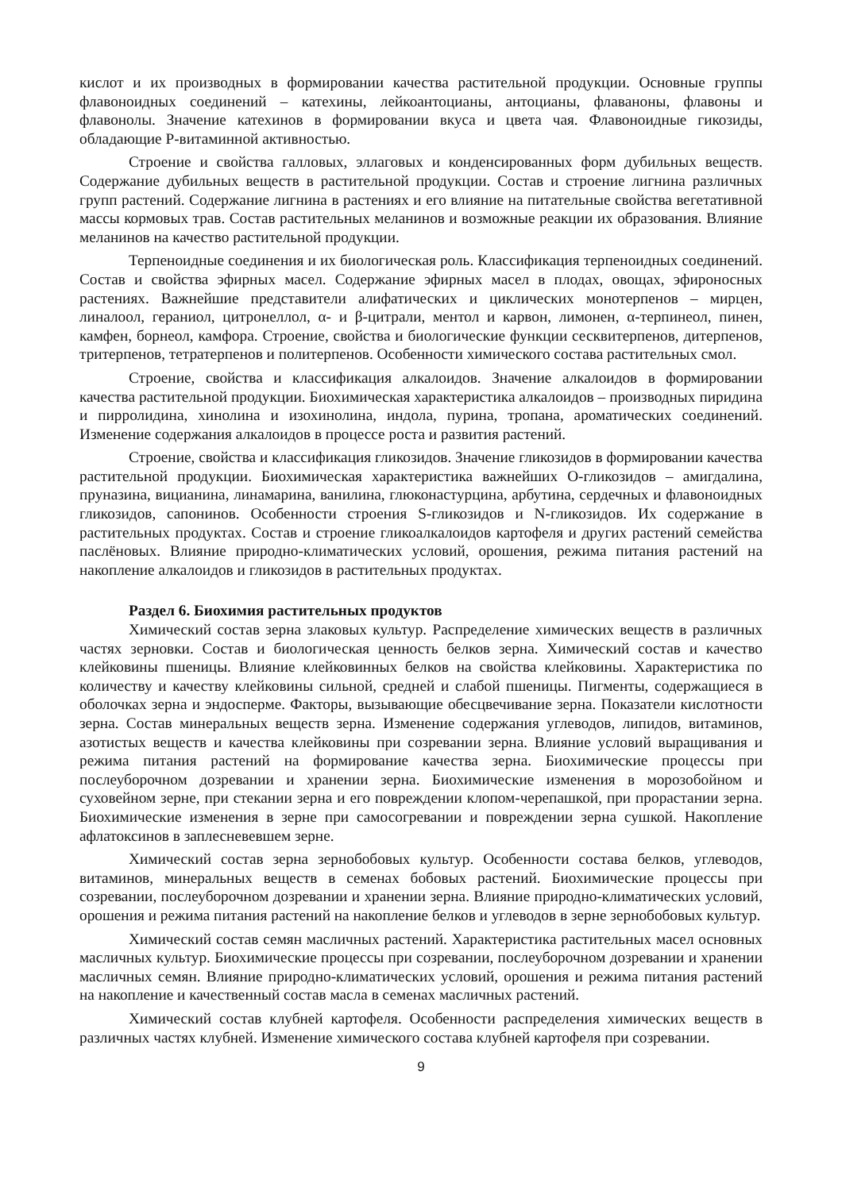кислот и их производных в формировании качества растительной продукции. Основные группы флавоноидных соединений – катехины, лейкоантоцианы, антоцианы, флаваноны, флавоны и флавонолы. Значение катехинов в формировании вкуса и цвета чая. Флавоноидные гикозиды, обладающие Р-витаминной активностью.
Строение и свойства галловых, эллаговых и конденсированных форм дубильных веществ. Содержание дубильных веществ в растительной продукции. Состав и строение лигнина различных групп растений. Содержание лигнина в растениях и его влияние на питательные свойства вегетативной массы кормовых трав. Состав растительных меланинов и возможные реакции их образования. Влияние меланинов на качество растительной продукции.
Терпеноидные соединения и их биологическая роль. Классификация терпеноидных соединений. Состав и свойства эфирных масел. Содержание эфирных масел в плодах, овощах, эфироносных растениях. Важнейшие представители алифатических и циклических монотерпенов – мирцен, линалоол, гераниол, цитронеллол, α- и β-цитрали, ментол и карвон, лимонен, α-терпинеол, пинен, камфен, борнеол, камфора. Строение, свойства и биологические функции сесквитерпенов, дитерпенов, тритерпенов, тетратерпенов и политерпенов. Особенности химического состава растительных смол.
Строение, свойства и классификация алкалоидов. Значение алкалоидов в формировании качества растительной продукции. Биохимическая характеристика алкалоидов – производных пиридина и пирролидина, хинолина и изохинолина, индола, пурина, тропана, ароматических соединений. Изменение содержания алкалоидов в процессе роста и развития растений.
Строение, свойства и классификация гликозидов. Значение гликозидов в формировании качества растительной продукции. Биохимическая характеристика важнейших О-гликозидов – амигдалина, пруназина, вицианина, линамарина, ванилина, глюконастурцина, арбутина, сердечных и флавоноидных гликозидов, сапонинов. Особенности строения S-гликозидов и N-гликозидов. Их содержание в растительных продуктах. Состав и строение гликоалкалоидов картофеля и других растений семейства паслёновых. Влияние природно-климатических условий, орошения, режима питания растений на накопление алкалоидов и гликозидов в растительных продуктах.
Раздел 6. Биохимия растительных продуктов
Химический состав зерна злаковых культур. Распределение химических веществ в различных частях зерновки. Состав и биологическая ценность белков зерна. Химический состав и качество клейковины пшеницы. Влияние клейковинных белков на свойства клейковины. Характеристика по количеству и качеству клейковины сильной, средней и слабой пшеницы. Пигменты, содержащиеся в оболочках зерна и эндосперме. Факторы, вызывающие обесцвечивание зерна. Показатели кислотности зерна. Состав минеральных веществ зерна. Изменение содержания углеводов, липидов, витаминов, азотистых веществ и качества клейковины при созревании зерна. Влияние условий выращивания и режима питания растений на формирование качества зерна. Биохимические процессы при послеуборочном дозревании и хранении зерна. Биохимические изменения в морозобойном и суховейном зерне, при стекании зерна и его повреждении клопом-черепашкой, при прорастании зерна. Биохимические изменения в зерне при самосогревании и повреждении зерна сушкой. Накопление афлатоксинов в заплесневевшем зерне.
Химический состав зерна зернобобовых культур. Особенности состава белков, углеводов, витаминов, минеральных веществ в семенах бобовых растений. Биохимические процессы при созревании, послеуборочном дозревании и хранении зерна. Влияние природно-климатических условий, орошения и режима питания растений на накопление белков и углеводов в зерне зернобобовых культур.
Химический состав семян масличных растений. Характеристика растительных масел основных масличных культур. Биохимические процессы при созревании, послеуборочном дозревании и хранении масличных семян. Влияние природно-климатических условий, орошения и режима питания растений на накопление и качественный состав масла в семенах масличных растений.
Химический состав клубней картофеля. Особенности распределения химических веществ в различных частях клубней. Изменение химического состава клубней картофеля при созревании.
9